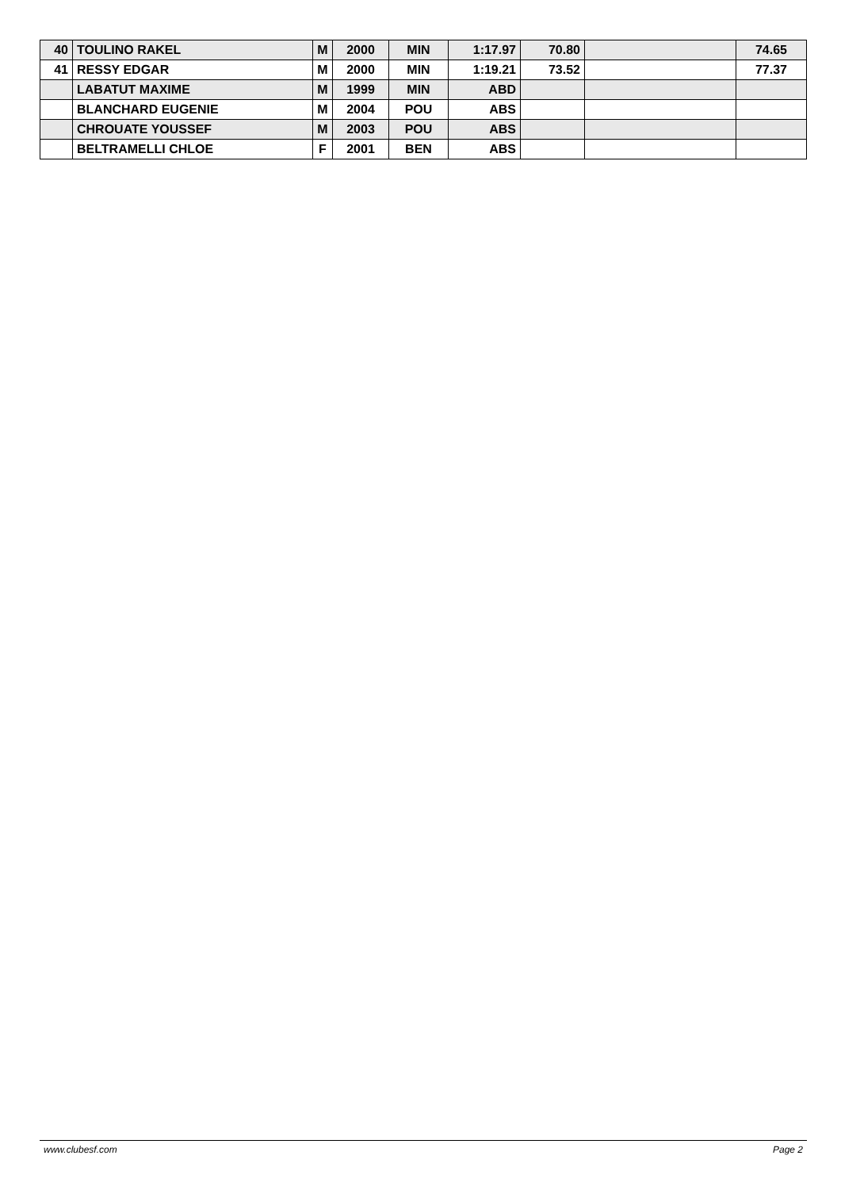| 40 | TOULINO RAKEL | M | 2000 | MIN | 1:17.97 | 70.80 | | 74.65 |
| 41 | RESSY EDGAR | M | 2000 | MIN | 1:19.21 | 73.52 | | 77.37 |
| | LABATUT MAXIME | M | 1999 | MIN | ABD | | | |
| | BLANCHARD EUGENIE | M | 2004 | POU | ABS | | | |
| | CHROUATE YOUSSEF | M | 2003 | POU | ABS | | | |
| | BELTRAMELLI CHLOE | F | 2001 | BEN | ABS | | | |
www.clubesf.com Page 2